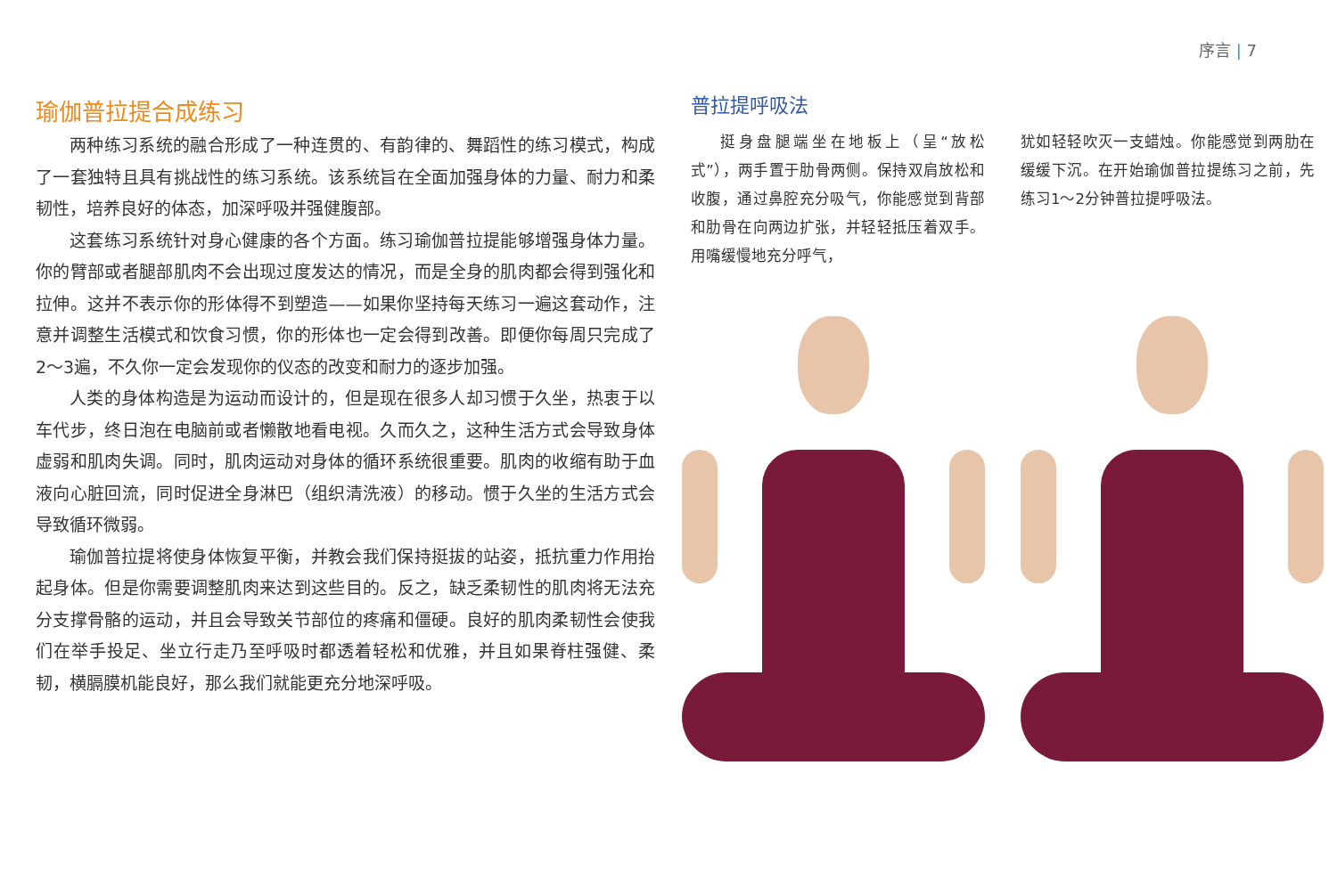序言 | 7
瑜伽普拉提合成练习
两种练习系统的融合形成了一种连贯的、有韵律的、舞蹈性的练习模式，构成了一套独特且具有挑战性的练习系统。该系统旨在全面加强身体的力量、耐力和柔韧性，培养良好的体态，加深呼吸并强健腹部。
这套练习系统针对身心健康的各个方面。练习瑜伽普拉提能够增强身体力量。你的臂部或者腿部肌肉不会出现过度发达的情况，而是全身的肌肉都会得到强化和拉伸。这并不表示你的形体得不到塑造——如果你坚持每天练习一遍这套动作，注意并调整生活模式和饮食习惯，你的形体也一定会得到改善。即便你每周只完成了2～3遍，不久你一定会发现你的仪态的改变和耐力的逐步加强。
人类的身体构造是为运动而设计的，但是现在很多人却习惯于久坐，热衷于以车代步，终日泡在电脑前或者懒散地看电视。久而久之，这种生活方式会导致身体虚弱和肌肉失调。同时，肌肉运动对身体的循环系统很重要。肌肉的收缩有助于血液向心脏回流，同时促进全身淋巴（组织清洗液）的移动。惯于久坐的生活方式会导致循环微弱。
瑜伽普拉提将使身体恢复平衡，并教会我们保持挺拔的站姿，抵抗重力作用抬起身体。但是你需要调整肌肉来达到这些目的。反之，缺乏柔韧性的肌肉将无法充分支撑骨骼的运动，并且会导致关节部位的疼痛和僵硬。良好的肌肉柔韧性会使我们在举手投足、坐立行走乃至呼吸时都透着轻松和优雅，并且如果脊柱强健、柔韧，横膈膜机能良好，那么我们就能更充分地深呼吸。
普拉提呼吸法
挺身盘腿端坐在地板上（呈“放松式”），两手置于肋骨两侧。保持双肩放松和收腹，通过鼻腔充分吸气，你能感觉到背部和肋骨在向两边扩张，并轻轻抵压着双手。用嘴缓慢地充分呼气，
犹如轻轻吹灭一支蜡烛。你能感觉到两肋在缓缓下沉。在开始瑜伽普拉提练习之前，先练习1～2分钟普拉提呼吸法。